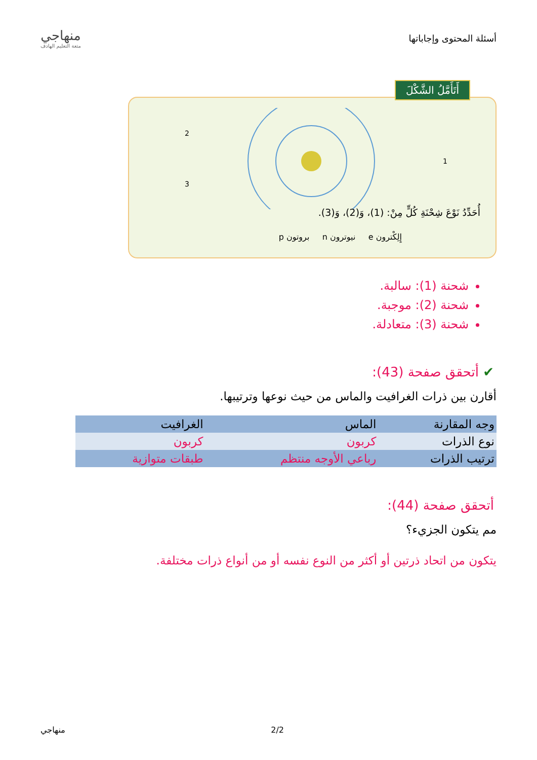أسئلة المحتوى وإجاباتها
منهاجي
متعة التعليم الهادف
أَتَأَمَّلُ الشَّكْلَ
2
3
1
أُحَدِّدُ نَوْعَ شِحْنَةِ كُلٍّ مِنْ: (1)، وَ(2)، وَ(3).
إِلِكْترون e نيوترون n بروتون p
شحنة (1): سالبة.
شحنة (2): موجبة.
شحنة (3): متعادلة.
✔ أتحقق صفحة (43):
أقارن بين ذرات الغرافيت والماس من حيث نوعها وترتيبها.
| وجه المقارنة | الماس | الغرافيت |
| --- | --- | --- |
| نوع الذرات | كربون | كربون |
| ترتيب الذرات | رباعي الأوجه منتظم | طبقات متوازية |
أتحقق صفحة (44):
مم يتكون الجزيء؟
يتكون من اتحاد ذرتين أو أكثر من النوع نفسه أو من أنواع ذرات مختلفة.
2/2 منهاجي